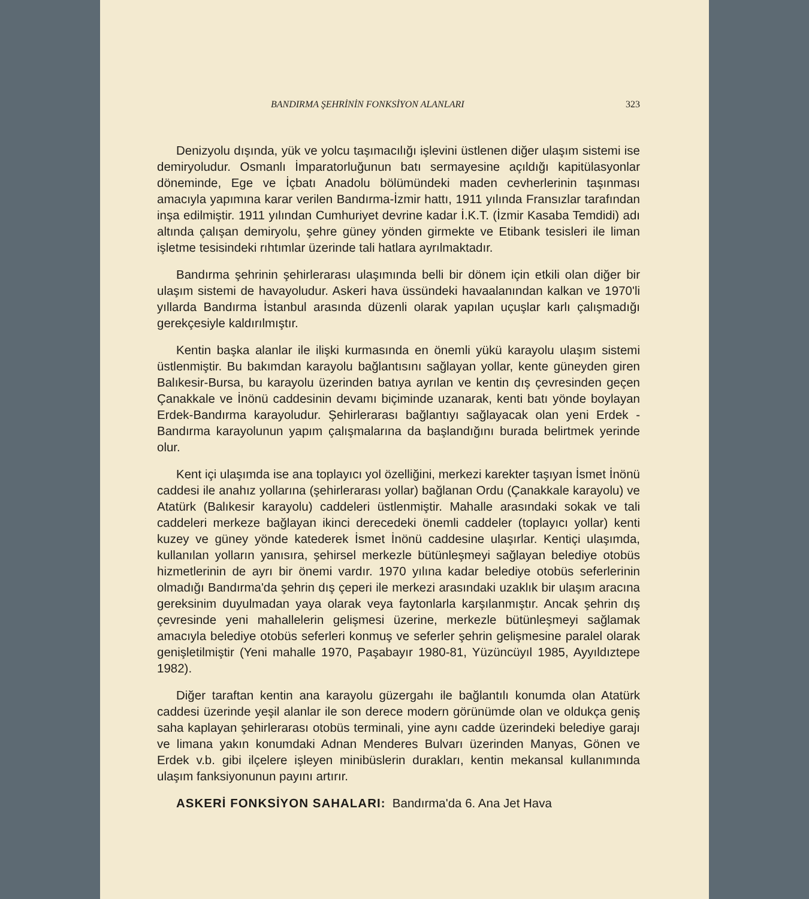BANDIRMA ŞEHRİNİN FONKSİYON ALANLARI 323
Denizyolu dışında, yük ve yolcu taşımacılığı işlevini üstlenen diğer ulaşım sistemi ise demiryoludur. Osmanlı İmparatorluğunun batı sermayesine açıldığı kapitülasyonlar döneminde, Ege ve İçbatı Anadolu bölümündeki maden cevherlerinin taşınması amacıyla yapımına karar verilen Bandırma-İzmir hattı, 1911 yılında Fransızlar tarafından inşa edilmiştir. 1911 yılından Cumhuriyet devrine kadar İ.K.T. (İzmir Kasaba Temdidi) adı altında çalışan demiryolu, şehre güney yönden girmekte ve Etibank tesisleri ile liman işletme tesisindeki rıhtımlar üzerinde tali hatlara ayrılmaktadır.
Bandırma şehrinin şehirlerarası ulaşımında belli bir dönem için etkili olan diğer bir ulaşım sistemi de havayoludur. Askeri hava üssündeki havaalanından kalkan ve 1970'li yıllarda Bandırma İstanbul arasında düzenli olarak yapılan uçuşlar karlı çalışmadığı gerekçesiyle kaldırılmıştır.
Kentin başka alanlar ile ilişki kurmasında en önemli yükü karayolu ulaşım sistemi üstlenmiştir. Bu bakımdan karayolu bağlantısını sağlayan yollar, kente güneyden giren Balıkesir-Bursa, bu karayolu üzerinden batıya ayrılan ve kentin dış çevresinden geçen Çanakkale ve İnönü caddesinin devamı biçiminde uzanarak, kenti batı yönde boylayan Erdek-Bandırma karayoludur. Şehirlerarası bağlantıyı sağlayacak olan yeni Erdek - Bandırma karayolunun yapım çalışmalarına da başlandığını burada belirtmek yerinde olur.
Kent içi ulaşımda ise ana toplayıcı yol özelliğini, merkezi karekter taşıyan İsmet İnönü caddesi ile anahız yollarına (şehirlerarası yollar) bağlanan Ordu (Çanakkale karayolu) ve Atatürk (Balıkesir karayolu) caddeleri üstlenmiştir. Mahalle arasındaki sokak ve tali caddeleri merkeze bağlayan ikinci derecedeki önemli caddeler (toplayıcı yollar) kenti kuzey ve güney yönde katederek İsmet İnönü caddesine ulaşırlar. Kentiçi ulaşımda, kullanılan yolların yanısıra, şehirsel merkezle bütünleşmeyi sağlayan belediye otobüs hizmetlerinin de ayrı bir önemi vardır. 1970 yılına kadar belediye otobüs seferlerinin olmadığı Bandırma'da şehrin dış çeperi ile merkezi arasındaki uzaklık bir ulaşım aracına gereksinim duyulmadan yaya olarak veya faytonlarla karşılanmıştır. Ancak şehrin dış çevresinde yeni mahallelerin gelişmesi üzerine, merkezle bütünleşmeyi sağlamak amacıyla belediye otobüs seferleri konmuş ve seferler şehrin gelişmesine paralel olarak genişletilmiştir (Yeni mahalle 1970, Paşabayır 1980-81, Yüzüncüyıl 1985, Ayyıldıztepe 1982).
Diğer taraftan kentin ana karayolu güzergahı ile bağlantılı konumda olan Atatürk caddesi üzerinde yeşil alanlar ile son derece modern görünümde olan ve oldukça geniş saha kaplayan şehirlerarası otobüs terminali, yine aynı cadde üzerindeki belediye garajı ve limana yakın konumdaki Adnan Menderes Bulvarı üzerinden Manyas, Gönen ve Erdek v.b. gibi ilçelere işleyen minibüslerin durakları, kentin mekansal kullanımında ulaşım fanksiyonunun payını artırır.
ASKERİ FONKSİYON SAHALARI: Bandırma'da 6. Ana Jet Hava